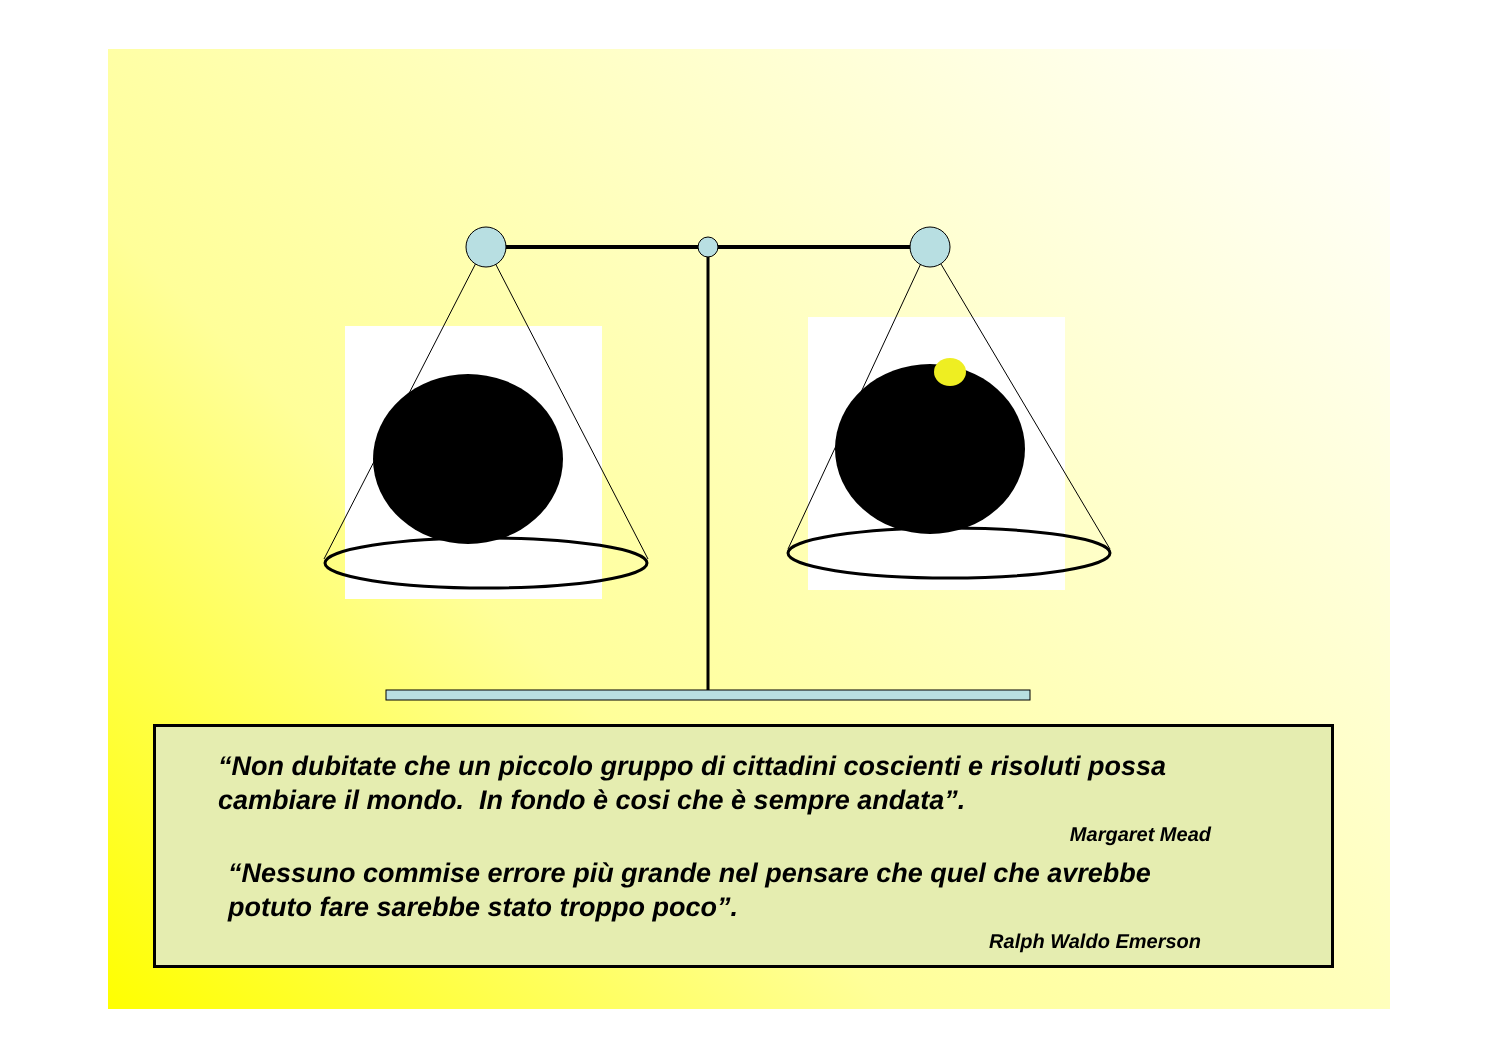“Non dubitate che un piccolo gruppo di cittadini coscienti e risoluti possa cambiare il mondo. In fondo è cosi che è sempre andata”.
Margaret Mead
“Nessuno commise errore più grande nel pensare che quel che avrebbe potuto fare sarebbe stato troppo poco”.
Ralph Waldo Emerson